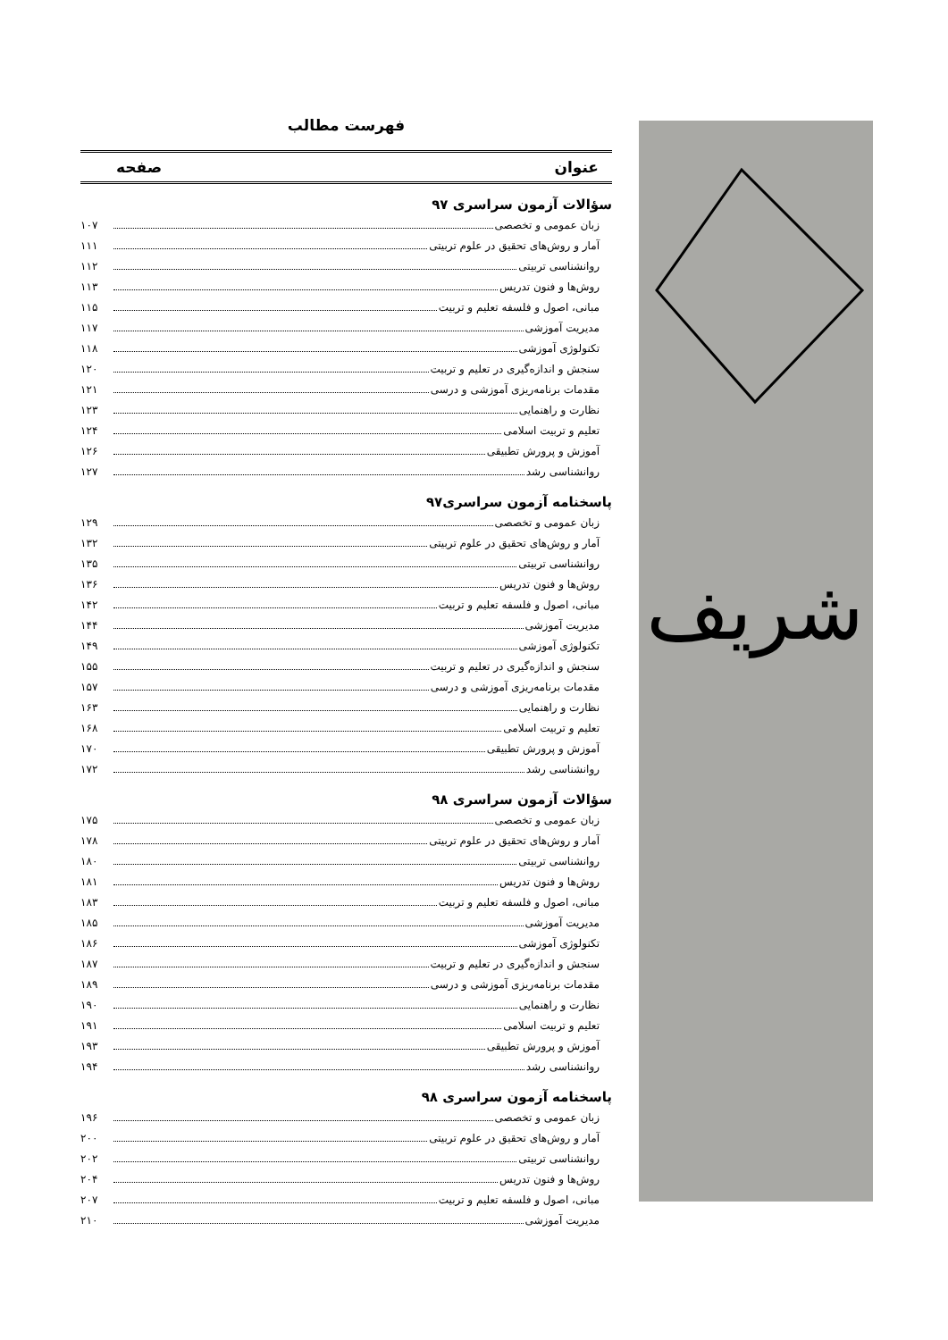شریف
فهرست مطالب
عنوان صفحه
سؤالات آزمون سراسری ۹۷
زبان عمومی و تخصصی ۱۰۷
آمار و روش‌های تحقیق در علوم تربیتی ۱۱۱
روانشناسی تربیتی ۱۱۲
روش‌ها و فنون تدریس ۱۱۳
مبانی، اصول و فلسفه تعلیم و تربیت ۱۱۵
مدیریت آموزشی ۱۱۷
تکنولوژی آموزشی ۱۱۸
سنجش و اندازه‌گیری در تعلیم و تربیت ۱۲۰
مقدمات برنامه‌ریزی آموزشی و درسی ۱۲۱
نظارت و راهنمایی ۱۲۳
تعلیم و تربیت اسلامی ۱۲۴
آموزش و پرورش تطبیقی ۱۲۶
روانشناسی رشد ۱۲۷
پاسخنامه آزمون سراسری۹۷
زبان عمومی و تخصصی ۱۲۹
آمار و روش‌های تحقیق در علوم تربیتی ۱۳۲
روانشناسی تربیتی ۱۳۵
روش‌ها و فنون تدریس ۱۳۶
مبانی، اصول و فلسفه تعلیم و تربیت ۱۴۲
مدیریت آموزشی ۱۴۴
تکنولوژی آموزشی ۱۴۹
سنجش و اندازه‌گیری در تعلیم و تربیت ۱۵۵
مقدمات برنامه‌ریزی آموزشی و درسی ۱۵۷
نظارت و راهنمایی ۱۶۳
تعلیم و تربیت اسلامی ۱۶۸
آموزش و پرورش تطبیقی ۱۷۰
روانشناسی رشد ۱۷۲
سؤالات آزمون سراسری ۹۸
زبان عمومی و تخصصی ۱۷۵
آمار و روش‌های تحقیق در علوم تربیتی ۱۷۸
روانشناسی تربیتی ۱۸۰
روش‌ها و فنون تدریس ۱۸۱
مبانی، اصول و فلسفه تعلیم و تربیت ۱۸۳
مدیریت آموزشی ۱۸۵
تکنولوژی آموزشی ۱۸۶
سنجش و اندازه‌گیری در تعلیم و تربیت ۱۸۷
مقدمات برنامه‌ریزی آموزشی و درسی ۱۸۹
نظارت و راهنمایی ۱۹۰
تعلیم و تربیت اسلامی ۱۹۱
آموزش و پرورش تطبیقی ۱۹۳
روانشناسی رشد ۱۹۴
پاسخنامه آزمون سراسری ۹۸
زبان عمومی و تخصصی ۱۹۶
آمار و روش‌های تحقیق در علوم تربیتی ۲۰۰
روانشناسی تربیتی ۲۰۲
روش‌ها و فنون تدریس ۲۰۴
مبانی، اصول و فلسفه تعلیم و تربیت ۲۰۷
مدیریت آموزشی ۲۱۰